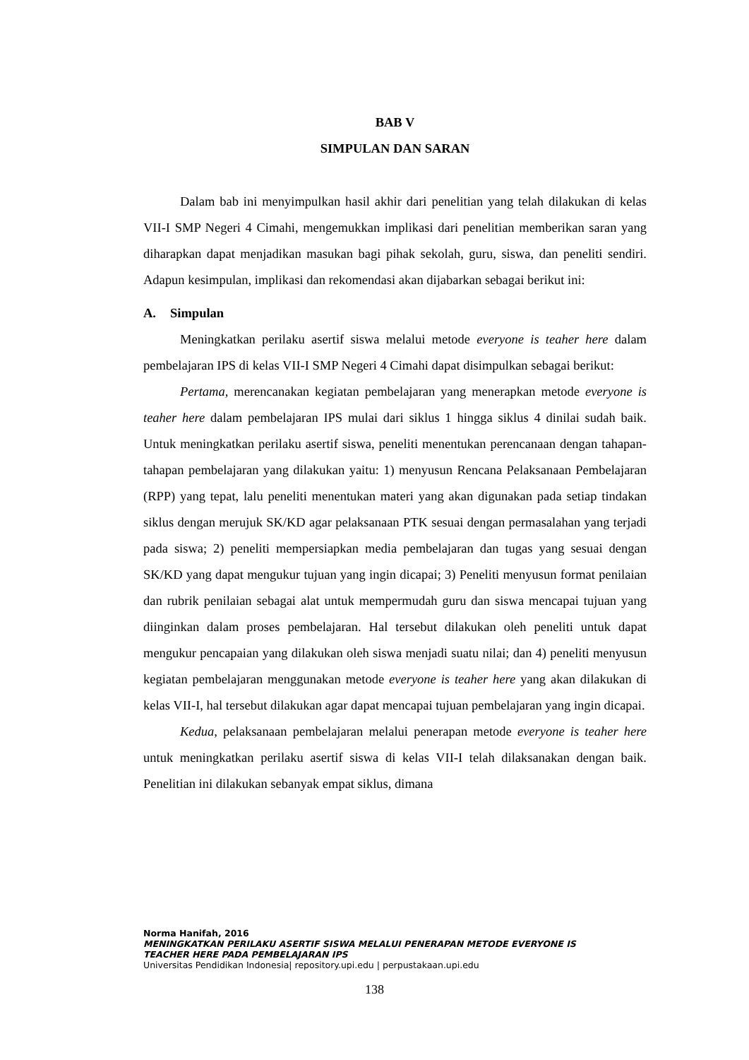BAB V
SIMPULAN DAN SARAN
Dalam bab ini menyimpulkan hasil akhir dari penelitian yang telah dilakukan di kelas VII-I SMP Negeri 4 Cimahi, mengemukkan implikasi dari penelitian memberikan saran yang diharapkan dapat menjadikan masukan bagi pihak sekolah, guru, siswa, dan peneliti sendiri. Adapun kesimpulan, implikasi dan rekomendasi akan dijabarkan sebagai berikut ini:
A. Simpulan
Meningkatkan perilaku asertif siswa melalui metode everyone is teaher here dalam pembelajaran IPS di kelas VII-I SMP Negeri 4 Cimahi dapat disimpulkan sebagai berikut:
Pertama, merencanakan kegiatan pembelajaran yang menerapkan metode everyone is teaher here dalam pembelajaran IPS mulai dari siklus 1 hingga siklus 4 dinilai sudah baik. Untuk meningkatkan perilaku asertif siswa, peneliti menentukan perencanaan dengan tahapan-tahapan pembelajaran yang dilakukan yaitu: 1) menyusun Rencana Pelaksanaan Pembelajaran (RPP) yang tepat, lalu peneliti menentukan materi yang akan digunakan pada setiap tindakan siklus dengan merujuk SK/KD agar pelaksanaan PTK sesuai dengan permasalahan yang terjadi pada siswa; 2) peneliti mempersiapkan media pembelajaran dan tugas yang sesuai dengan SK/KD yang dapat mengukur tujuan yang ingin dicapai; 3) Peneliti menyusun format penilaian dan rubrik penilaian sebagai alat untuk mempermudah guru dan siswa mencapai tujuan yang diinginkan dalam proses pembelajaran. Hal tersebut dilakukan oleh peneliti untuk dapat mengukur pencapaian yang dilakukan oleh siswa menjadi suatu nilai; dan 4) peneliti menyusun kegiatan pembelajaran menggunakan metode everyone is teaher here yang akan dilakukan di kelas VII-I, hal tersebut dilakukan agar dapat mencapai tujuan pembelajaran yang ingin dicapai.
Kedua, pelaksanaan pembelajaran melalui penerapan metode everyone is teaher here untuk meningkatkan perilaku asertif siswa di kelas VII-I telah dilaksanakan dengan baik. Penelitian ini dilakukan sebanyak empat siklus, dimana
Norma Hanifah, 2016
MENINGKATKAN PERILAKU ASERTIF SISWA MELALUI PENERAPAN METODE EVERYONE IS
TEACHER HERE PADA PEMBELAJARAN IPS
Universitas Pendidikan Indonesia| repository.upi.edu | perpustakaan.upi.edu
138